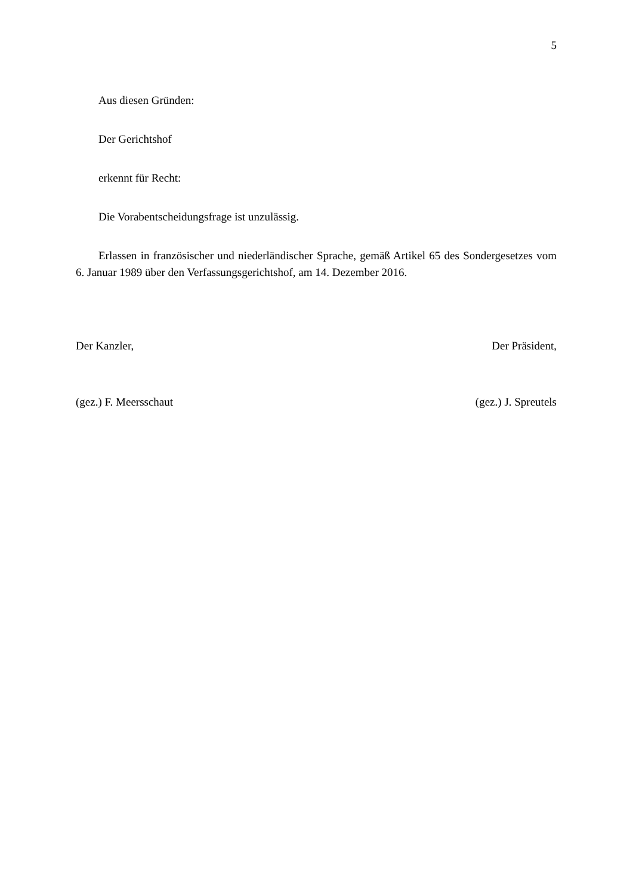5
Aus diesen Gründen:
Der Gerichtshof
erkennt für Recht:
Die Vorabentscheidungsfrage ist unzulässig.
Erlassen in französischer und niederländischer Sprache, gemäß Artikel 65 des Sondergesetzes vom 6. Januar 1989 über den Verfassungsgerichtshof, am 14. Dezember 2016.
Der Kanzler, Der Präsident,
(gez.) F. Meersschaut (gez.) J. Spreutels